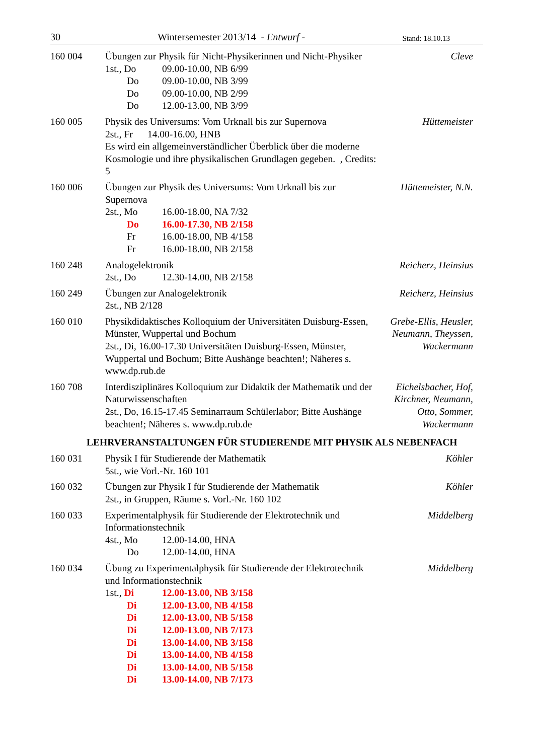30 Wintersemester 2013/14 - Entwurf - Stand: 18.10.13
160 004 Übungen zur Physik für Nicht-Physikerinnen und Nicht-Physiker
1st., Do 09.00-10.00, NB 6/99
Do 09.00-10.00, NB 3/99
Do 09.00-10.00, NB 2/99
Do 12.00-13.00, NB 3/99
Cleve
160 005 Physik des Universums: Vom Urknall bis zur Supernova
2st., Fr 14.00-16.00, HNB
Es wird ein allgemeinverständlicher Überblick über die moderne Kosmologie und ihre physikalischen Grundlagen gegeben. , Credits: 5
Hüttemeister
160 006 Übungen zur Physik des Universums: Vom Urknall bis zur Supernova
2st., Mo 16.00-18.00, NA 7/32
Do 16.00-17.30, NB 2/158
Fr 16.00-18.00, NB 4/158
Fr 16.00-18.00, NB 2/158
Hüttemeister, N.N.
160 248 Analogelektronik
2st., Do 12.30-14.00, NB 2/158
Reicherz, Heinsius
160 249 Übungen zur Analogelektronik
2st., NB 2/128
Reicherz, Heinsius
160 010 Physikdidaktisches Kolloquium der Universitäten Duisburg-Essen, Münster, Wuppertal und Bochum
2st., Di, 16.00-17.30 Universitäten Duisburg-Essen, Münster, Wuppertal und Bochum; Bitte Aushänge beachten!; Näheres s. www.dp.rub.de
Grebe-Ellis, Heusler, Neumann, Theyssen, Wackermann
160 708 Interdisziplinäres Kolloquium zur Didaktik der Mathematik und der Naturwissenschaften
2st., Do, 16.15-17.45 Seminarraum Schülerlabor; Bitte Aushänge beachten!; Näheres s. www.dp.rub.de
Eichelsbacher, Hof, Kirchner, Neumann, Otto, Sommer, Wackermann
LEHRVERANSTALTUNGEN FÜR STUDIERENDE MIT PHYSIK ALS NEBENFACH
160 031 Physik I für Studierende der Mathematik
5st., wie Vorl.-Nr. 160 101
Köhler
160 032 Übungen zur Physik I für Studierende der Mathematik
2st., in Gruppen, Räume s. Vorl.-Nr. 160 102
Köhler
160 033 Experimentalphysik für Studierende der Elektrotechnik und Informationstechnik
4st., Mo 12.00-14.00, HNA
Do 12.00-14.00, HNA
Middelberg
160 034 Übung zu Experimentalphysik für Studierende der Elektrotechnik und Informationstechnik
1st., Di 12.00-13.00, NB 3/158
Di 12.00-13.00, NB 4/158
Di 12.00-13.00, NB 5/158
Di 12.00-13.00, NB 7/173
Di 13.00-14.00, NB 3/158
Di 13.00-14.00, NB 4/158
Di 13.00-14.00, NB 5/158
Di 13.00-14.00, NB 7/173
Middelberg